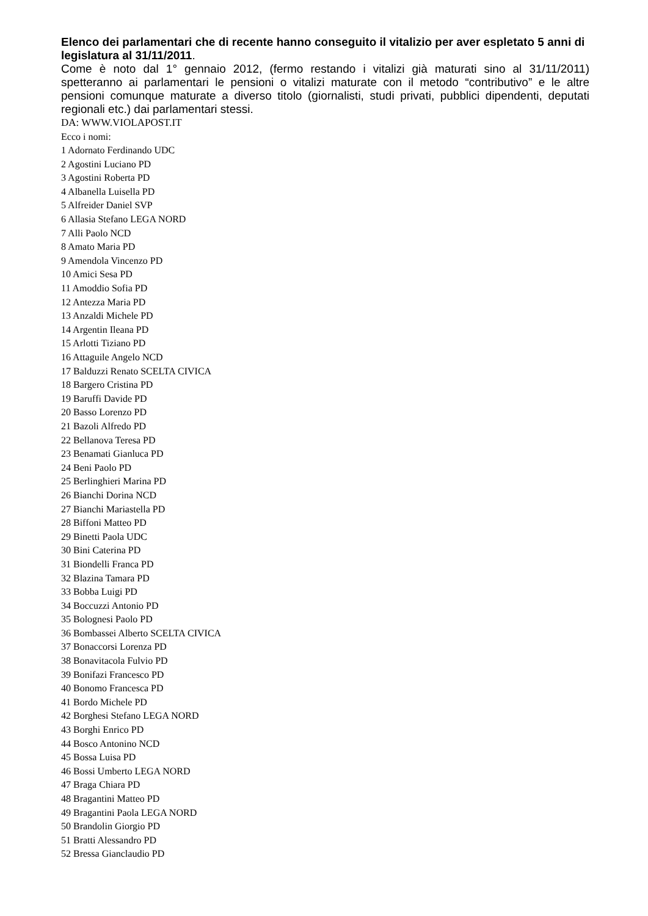Elenco dei parlamentari che di recente hanno conseguito il vitalizio per aver espletato 5 anni di legislatura al 31/11/2011.
Come è noto dal 1° gennaio 2012, (fermo restando i vitalizi già maturati sino al 31/11/2011) spetteranno ai parlamentari le pensioni o vitalizi maturate con il metodo “contributivo” e le altre pensioni comunque maturate a diverso titolo (giornalisti, studi privati, pubblici dipendenti, deputati regionali etc.) dai parlamentari stessi.
DA: WWW.VIOLAPOST.IT
Ecco i nomi:
1 Adornato Ferdinando UDC
2 Agostini Luciano PD
3 Agostini Roberta PD
4 Albanella Luisella PD
5 Alfreider Daniel SVP
6 Allasia Stefano LEGA NORD
7 Alli Paolo NCD
8 Amato Maria PD
9 Amendola Vincenzo PD
10 Amici Sesa PD
11 Amoddio Sofia PD
12 Antezza Maria PD
13 Anzaldi Michele PD
14 Argentin Ileana PD
15 Arlotti Tiziano PD
16 Attaguile Angelo NCD
17 Balduzzi Renato SCELTA CIVICA
18 Bargero Cristina PD
19 Baruffi Davide PD
20 Basso Lorenzo PD
21 Bazoli Alfredo PD
22 Bellanova Teresa PD
23 Benamati Gianluca PD
24 Beni Paolo PD
25 Berlinghieri Marina PD
26 Bianchi Dorina NCD
27 Bianchi Mariastella PD
28 Biffoni Matteo PD
29 Binetti Paola UDC
30 Bini Caterina PD
31 Biondelli Franca PD
32 Blazina Tamara PD
33 Bobba Luigi PD
34 Boccuzzi Antonio PD
35 Bolognesi Paolo PD
36 Bombassei Alberto SCELTA CIVICA
37 Bonaccorsi Lorenza PD
38 Bonavitacola Fulvio PD
39 Bonifazi Francesco PD
40 Bonomo Francesca PD
41 Bordo Michele PD
42 Borghesi Stefano LEGA NORD
43 Borghi Enrico PD
44 Bosco Antonino NCD
45 Bossa Luisa PD
46 Bossi Umberto LEGA NORD
47 Braga Chiara PD
48 Bragantini Matteo PD
49 Bragantini Paola LEGA NORD
50 Brandolin Giorgio PD
51 Bratti Alessandro PD
52 Bressa Gianclaudio PD